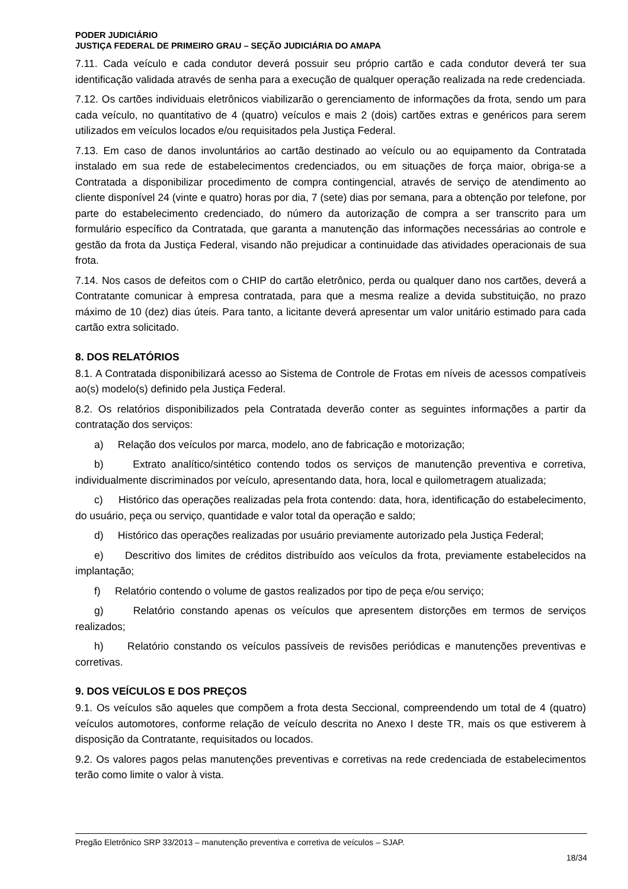PODER JUDICIÁRIO
JUSTIÇA FEDERAL DE PRIMEIRO GRAU – SEÇÃO JUDICIÁRIA DO AMAPA
7.11. Cada veículo e cada condutor deverá possuir seu próprio cartão e cada condutor deverá ter sua identificação validada através de senha para a execução de qualquer operação realizada na rede credenciada.
7.12. Os cartões individuais eletrônicos viabilizarão o gerenciamento de informações da frota, sendo um para cada veículo, no quantitativo de 4 (quatro) veículos e mais 2 (dois) cartões extras e genéricos para serem utilizados em veículos locados e/ou requisitados pela Justiça Federal.
7.13. Em caso de danos involuntários ao cartão destinado ao veículo ou ao equipamento da Contratada instalado em sua rede de estabelecimentos credenciados, ou em situações de força maior, obriga-se a Contratada a disponibilizar procedimento de compra contingencial, através de serviço de atendimento ao cliente disponível 24 (vinte e quatro) horas por dia, 7 (sete) dias por semana, para a obtenção por telefone, por parte do estabelecimento credenciado, do número da autorização de compra a ser transcrito para um formulário específico da Contratada, que garanta a manutenção das informações necessárias ao controle e gestão da frota da Justiça Federal, visando não prejudicar a continuidade das atividades operacionais de sua frota.
7.14. Nos casos de defeitos com o CHIP do cartão eletrônico, perda ou qualquer dano nos cartões, deverá a Contratante comunicar à empresa contratada, para que a mesma realize a devida substituição, no prazo máximo de 10 (dez) dias úteis. Para tanto, a licitante deverá apresentar um valor unitário estimado para cada cartão extra solicitado.
8. DOS RELATÓRIOS
8.1. A Contratada disponibilizará acesso ao Sistema de Controle de Frotas em níveis de acessos compatíveis ao(s) modelo(s) definido pela Justiça Federal.
8.2. Os relatórios disponibilizados pela Contratada deverão conter as seguintes informações a partir da contratação dos serviços:
a) Relação dos veículos por marca, modelo, ano de fabricação e motorização;
b) Extrato analítico/sintético contendo todos os serviços de manutenção preventiva e corretiva, individualmente discriminados por veículo, apresentando data, hora, local e quilometragem atualizada;
c) Histórico das operações realizadas pela frota contendo: data, hora, identificação do estabelecimento, do usuário, peça ou serviço, quantidade e valor total da operação e saldo;
d) Histórico das operações realizadas por usuário previamente autorizado pela Justiça Federal;
e) Descritivo dos limites de créditos distribuído aos veículos da frota, previamente estabelecidos na implantação;
f) Relatório contendo o volume de gastos realizados por tipo de peça e/ou serviço;
g) Relatório constando apenas os veículos que apresentem distorções em termos de serviços realizados;
h) Relatório constando os veículos passíveis de revisões periódicas e manutenções preventivas e corretivas.
9. DOS VEÍCULOS E DOS PREÇOS
9.1. Os veículos são aqueles que compõem a frota desta Seccional, compreendendo um total de 4 (quatro) veículos automotores, conforme relação de veículo descrita no Anexo I deste TR, mais os que estiverem à disposição da Contratante, requisitados ou locados.
9.2. Os valores pagos pelas manutenções preventivas e corretivas na rede credenciada de estabelecimentos terão como limite o valor à vista.
Pregão Eletrônico SRP 33/2013 – manutenção preventiva e corretiva de veículos – SJAP.
18/34